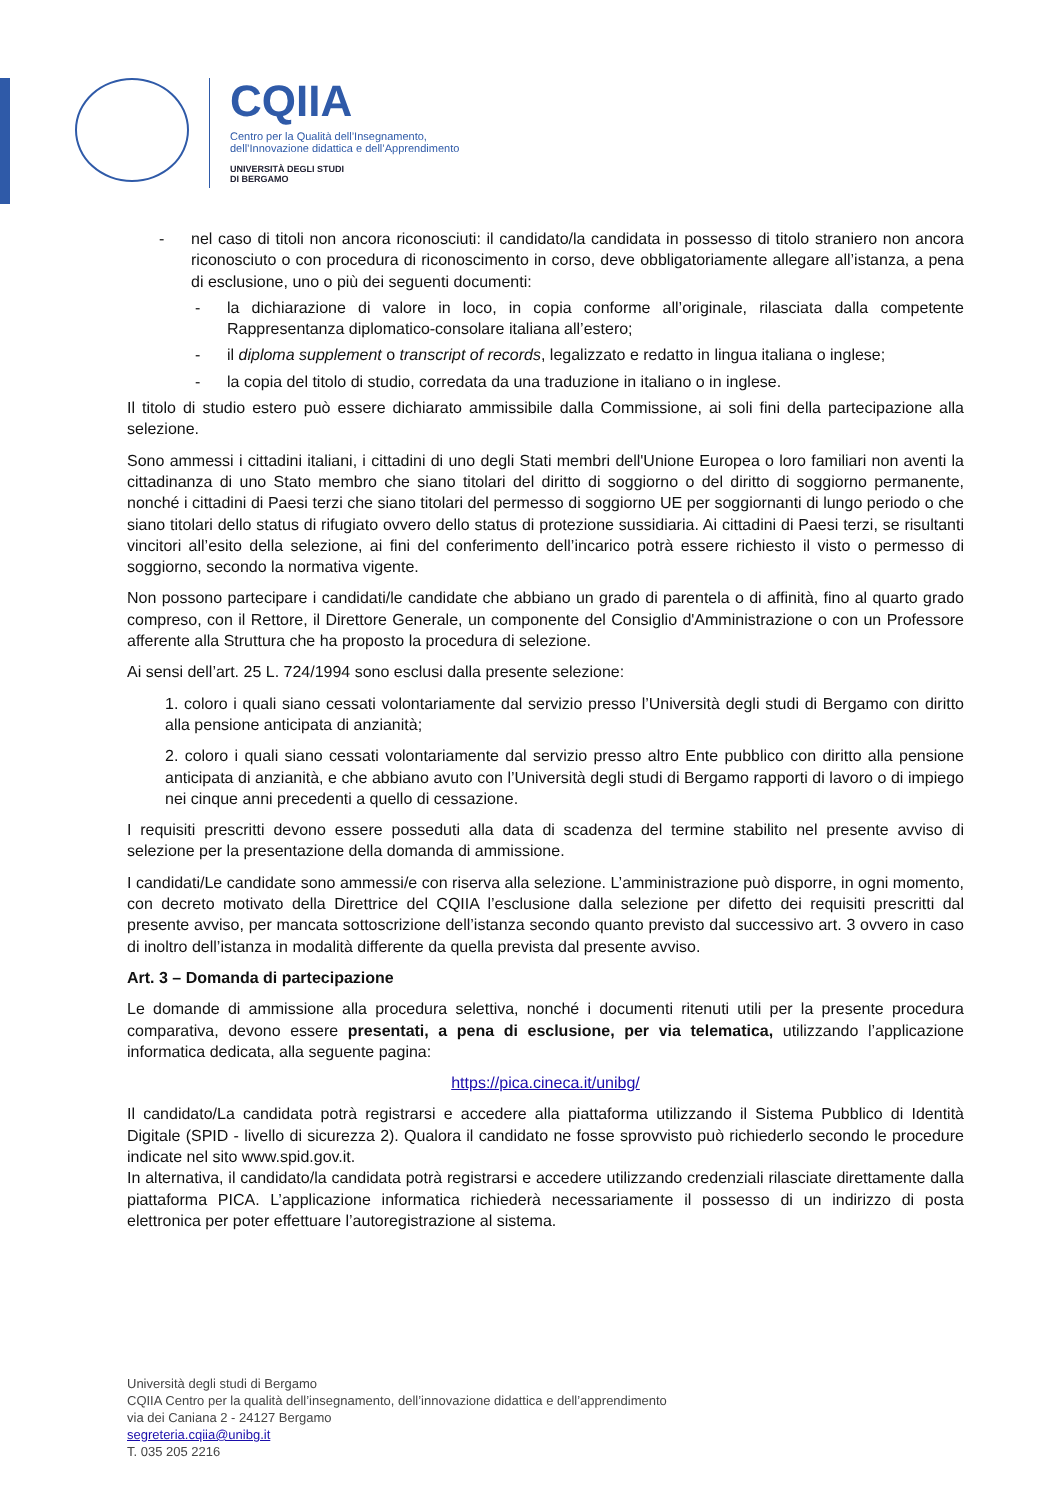CQIIA
Centro per la Qualità dell’Insegnamento,
dell’Innovazione didattica e dell’Apprendimento
UNIVERSITÀ DEGLI STUDI
DI BERGAMO
- nel caso di titoli non ancora riconosciuti: il candidato/la candidata in possesso di titolo straniero non ancora riconosciuto o con procedura di riconoscimento in corso, deve obbligatoriamente allegare all’istanza, a pena di esclusione, uno o più dei seguenti documenti:
- la dichiarazione di valore in loco, in copia conforme all’originale, rilasciata dalla competente Rappresentanza diplomatico-consolare italiana all’estero;
- il diploma supplement o transcript of records, legalizzato e redatto in lingua italiana o inglese;
- la copia del titolo di studio, corredata da una traduzione in italiano o in inglese.
Il titolo di studio estero può essere dichiarato ammissibile dalla Commissione, ai soli fini della partecipazione alla selezione.
Sono ammessi i cittadini italiani, i cittadini di uno degli Stati membri dell'Unione Europea o loro familiari non aventi la cittadinanza di uno Stato membro che siano titolari del diritto di soggiorno o del diritto di soggiorno permanente, nonché i cittadini di Paesi terzi che siano titolari del permesso di soggiorno UE per soggiornanti di lungo periodo o che siano titolari dello status di rifugiato ovvero dello status di protezione sussidiaria. Ai cittadini di Paesi terzi, se risultanti vincitori all’esito della selezione, ai fini del conferimento dell’incarico potrà essere richiesto il visto o permesso di soggiorno, secondo la normativa vigente.
Non possono partecipare i candidati/le candidate che abbiano un grado di parentela o di affinità, fino al quarto grado compreso, con il Rettore, il Direttore Generale, un componente del Consiglio d'Amministrazione o con un Professore afferente alla Struttura che ha proposto la procedura di selezione.
Ai sensi dell’art. 25 L. 724/1994 sono esclusi dalla presente selezione:
1. coloro i quali siano cessati volontariamente dal servizio presso l’Università degli studi di Bergamo con diritto alla pensione anticipata di anzianità;
2. coloro i quali siano cessati volontariamente dal servizio presso altro Ente pubblico con diritto alla pensione anticipata di anzianità, e che abbiano avuto con l’Università degli studi di Bergamo rapporti di lavoro o di impiego nei cinque anni precedenti a quello di cessazione.
I requisiti prescritti devono essere posseduti alla data di scadenza del termine stabilito nel presente avviso di selezione per la presentazione della domanda di ammissione.
I candidati/Le candidate sono ammessi/e con riserva alla selezione. L’amministrazione può disporre, in ogni momento, con decreto motivato della Direttrice del CQIIA l’esclusione dalla selezione per difetto dei requisiti prescritti dal presente avviso, per mancata sottoscrizione dell’istanza secondo quanto previsto dal successivo art. 3 ovvero in caso di inoltro dell’istanza in modalità differente da quella prevista dal presente avviso.
Art. 3 – Domanda di partecipazione
Le domande di ammissione alla procedura selettiva, nonché i documenti ritenuti utili per la presente procedura comparativa, devono essere presentati, a pena di esclusione, per via telematica, utilizzando l’applicazione informatica dedicata, alla seguente pagina:
https://pica.cineca.it/unibg/
Il candidato/La candidata potrà registrarsi e accedere alla piattaforma utilizzando il Sistema Pubblico di Identità Digitale (SPID - livello di sicurezza 2). Qualora il candidato ne fosse sprovvisto può richiederlo secondo le procedure indicate nel sito www.spid.gov.it.
In alternativa, il candidato/la candidata potrà registrarsi e accedere utilizzando credenziali rilasciate direttamente dalla piattaforma PICA. L’applicazione informatica richiederà necessariamente il possesso di un indirizzo di posta elettronica per poter effettuare l’autoregistrazione al sistema.
Università degli studi di Bergamo
CQIIA Centro per la qualità dell’insegnamento, dell’innovazione didattica e dell’apprendimento
via dei Caniana 2 - 24127 Bergamo
segreteria.cqiia@unibg.it
T. 035 205 2216